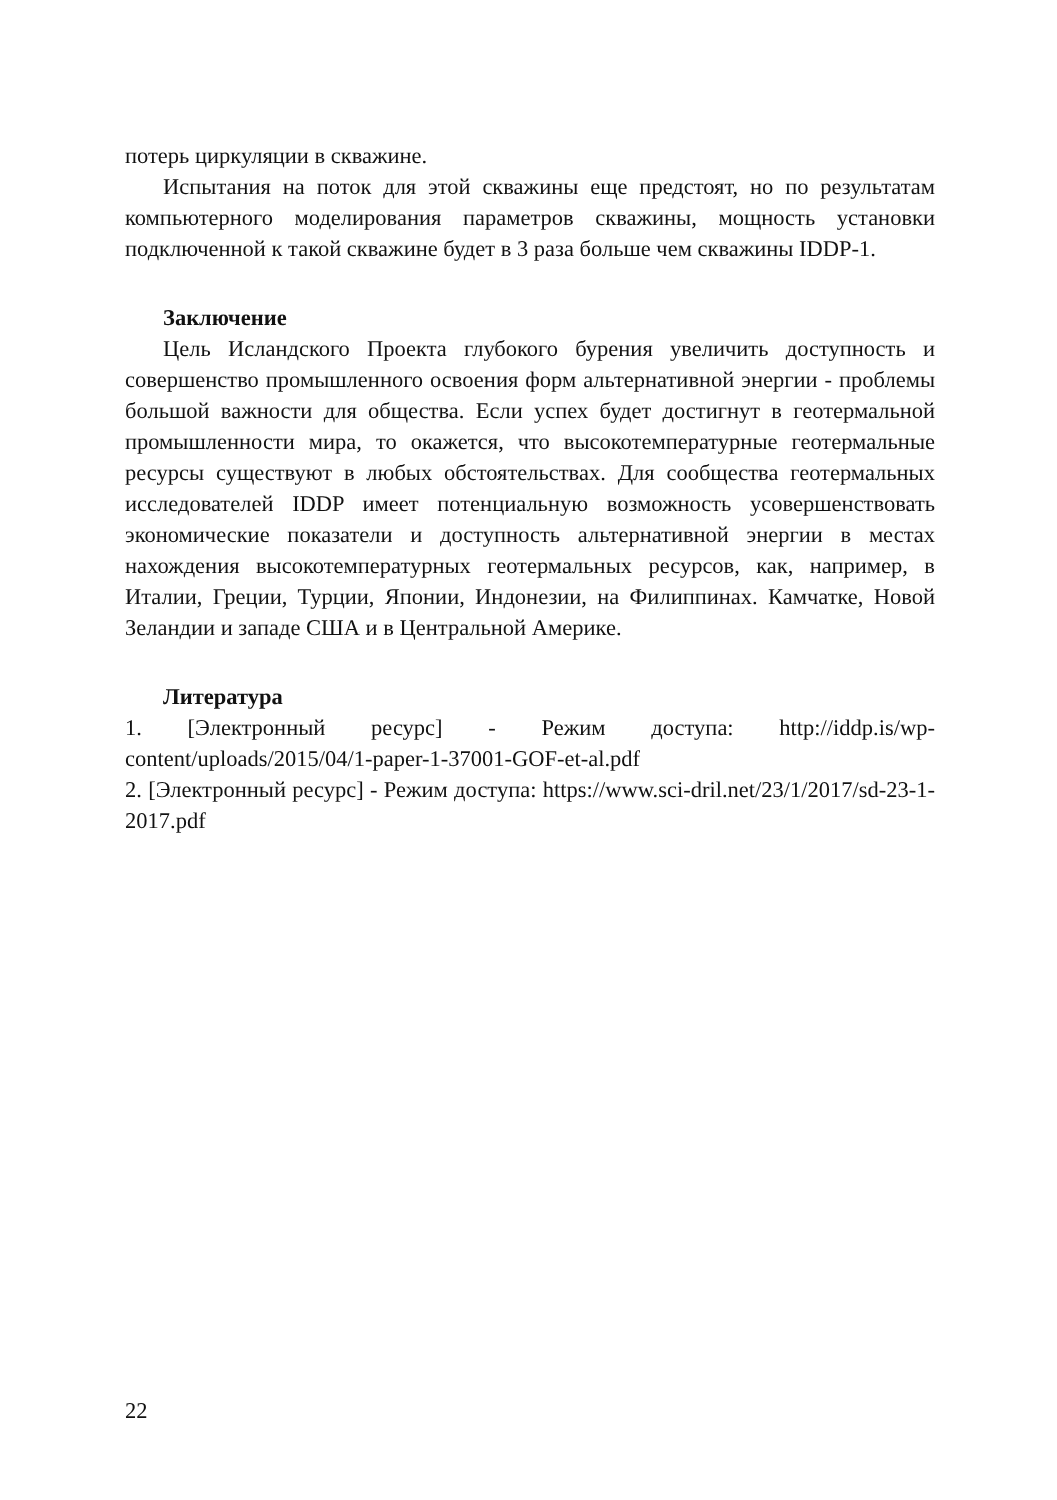потерь циркуляции в скважине.
Испытания на поток для этой скважины еще предстоят, но по результатам компьютерного моделирования параметров скважины, мощность установки подключенной к такой скважине будет в 3 раза больше чем скважины IDDP-1.
Заключение
Цель Исландского Проекта глубокого бурения увеличить доступность и совершенство промышленного освоения форм альтернативной энергии - проблемы большой важности для общества. Если успех будет достигнут в геотермальной промышленности мира, то окажется, что высокотемпературные геотермальные ресурсы существуют в любых обстоятельствах. Для сообщества геотермальных исследователей IDDP имеет потенциальную возможность усовершенствовать экономические показатели и доступность альтернативной энергии в местах нахождения высокотемпературных геотермальных ресурсов, как, например, в Италии, Греции, Турции, Японии, Индонезии, на Филиппинах. Камчатке, Новой Зеландии и западе США и в Центральной Америке.
Литература
1. [Электронный ресурс] - Режим доступа: http://iddp.is/wp-content/uploads/2015/04/1-paper-1-37001-GOF-et-al.pdf
2. [Электронный ресурс] - Режим доступа: https://www.sci-dril.net/23/1/2017/sd-23-1-2017.pdf
22